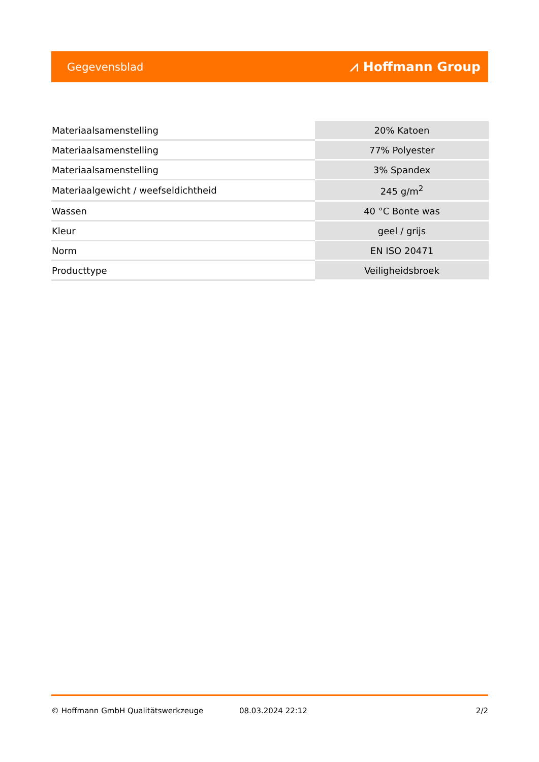Gegevensblad ⩘ Hoffmann Group
| Materiaalsamenstelling | 20% Katoen |
| Materiaalsamenstelling | 77% Polyester |
| Materiaalsamenstelling | 3% Spandex |
| Materiaalgewicht / weefseldichtheid | 245 g/m<sup>2</sup> |
| Wassen | 40 °C Bonte was |
| Kleur | geel / grijs |
| Norm | EN ISO 20471 |
| Producttype | Veiligheidsbroek |
© Hoffmann GmbH Qualitätswerkzeuge 08.03.2024 22:12 2/2